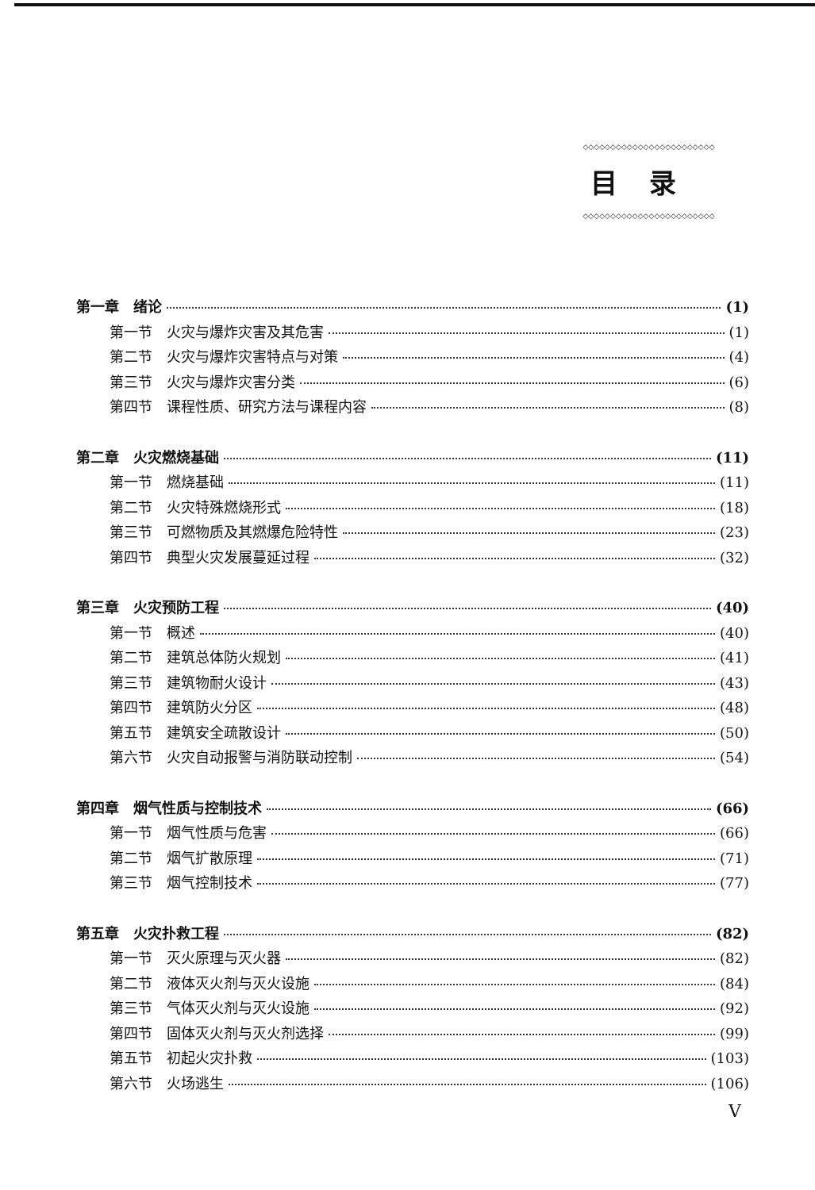◇◇◇◇◇◇◇◇◇◇◇◇◇◇◇◇◇◇◇◇◇◇◇◇
目录
◇◇◇◇◇◇◇◇◇◇◇◇◇◇◇◇◇◇◇◇◇◇◇◇
第一章　绪论 (1)
第一节　火灾与爆炸灾害及其危害 (1)
第二节　火灾与爆炸灾害特点与对策 (4)
第三节　火灾与爆炸灾害分类 (6)
第四节　课程性质、研究方法与课程内容 (8)
第二章　火灾燃烧基础 (11)
第一节　燃烧基础 (11)
第二节　火灾特殊燃烧形式 (18)
第三节　可燃物质及其燃爆危险特性 (23)
第四节　典型火灾发展蔓延过程 (32)
第三章　火灾预防工程 (40)
第一节　概述 (40)
第二节　建筑总体防火规划 (41)
第三节　建筑物耐火设计 (43)
第四节　建筑防火分区 (48)
第五节　建筑安全疏散设计 (50)
第六节　火灾自动报警与消防联动控制 (54)
第四章　烟气性质与控制技术 (66)
第一节　烟气性质与危害 (66)
第二节　烟气扩散原理 (71)
第三节　烟气控制技术 (77)
第五章　火灾扑救工程 (82)
第一节　灭火原理与灭火器 (82)
第二节　液体灭火剂与灭火设施 (84)
第三节　气体灭火剂与灭火设施 (92)
第四节　固体灭火剂与灭火剂选择 (99)
第五节　初起火灾扑救 (103)
第六节　火场逃生 (106)
V